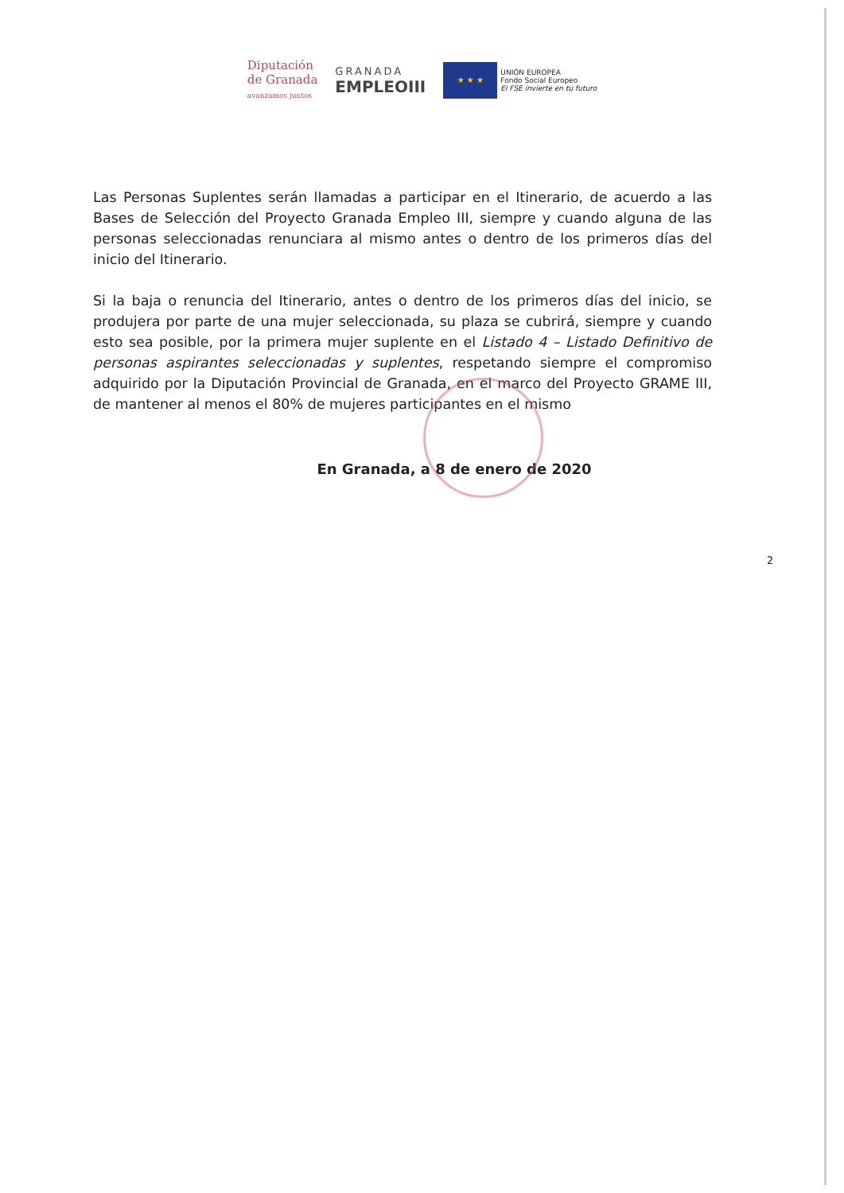Diputación
de Granada
avanzamos juntos
GRANADA
EMPLEOIII
★ ★ ★
UNIÓN EUROPEA
Fondo Social Europeo
El FSE invierte en tu futuro
Las Personas Suplentes serán llamadas a participar en el Itinerario, de acuerdo a las Bases de Selección del Proyecto Granada Empleo III, siempre y cuando alguna de las personas seleccionadas renunciara al mismo antes o dentro de los primeros días del inicio del Itinerario.
Si la baja o renuncia del Itinerario, antes o dentro de los primeros días del inicio, se produjera por parte de una mujer seleccionada, su plaza se cubrirá, siempre y cuando esto sea posible, por la primera mujer suplente en el Listado 4 – Listado Definitivo de personas aspirantes seleccionadas y suplentes, respetando siempre el compromiso adquirido por la Diputación Provincial de Granada, en el marco del Proyecto GRAME III, de mantener al menos el 80% de mujeres participantes en el mismo
En Granada, a 8 de enero de 2020
2